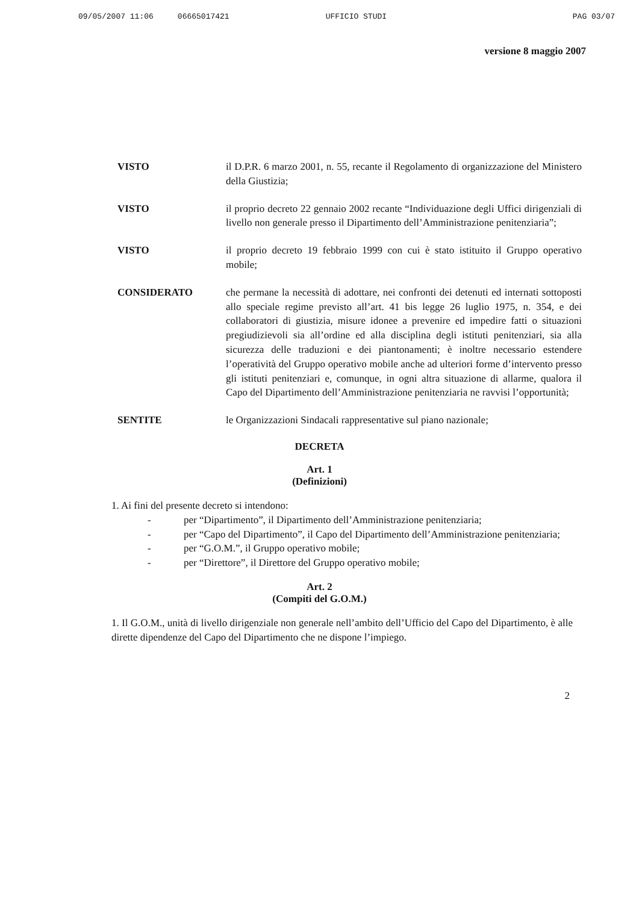09/05/2007 11:06 06665017421 UFFICIO STUDI PAG 03/07
versione 8 maggio 2007
VISTO il D.P.R. 6 marzo 2001, n. 55, recante il Regolamento di organizzazione del Ministero della Giustizia;
VISTO il proprio decreto 22 gennaio 2002 recante “Individuazione degli Uffici dirigenziali di livello non generale presso il Dipartimento dell’Amministrazione penitenziaria”;
VISTO il proprio decreto 19 febbraio 1999 con cui è stato istituito il Gruppo operativo mobile;
CONSIDERATO che permane la necessità di adottare, nei confronti dei detenuti ed internati sottoposti allo speciale regime previsto all’art. 41 bis legge 26 luglio 1975, n. 354, e dei collaboratori di giustizia, misure idonee a prevenire ed impedire fatti o situazioni pregiudizievoli sia all’ordine ed alla disciplina degli istituti penitenziari, sia alla sicurezza delle traduzioni e dei piantonamenti; è inoltre necessario estendere l’operatività del Gruppo operativo mobile anche ad ulteriori forme d’intervento presso gli istituti penitenziari e, comunque, in ogni altra situazione di allarme, qualora il Capo del Dipartimento dell’Amministrazione penitenziaria ne ravvisi l’opportunità;
SENTITE le Organizzazioni Sindacali rappresentative sul piano nazionale;
DECRETA
Art. 1
(Definizioni)
1. Ai fini del presente decreto si intendono:
- per “Dipartimento”, il Dipartimento dell’Amministrazione penitenziaria;
- per “Capo del Dipartimento”, il Capo del Dipartimento dell’Amministrazione penitenziaria;
- per “G.O.M.”, il Gruppo operativo mobile;
- per “Direttore”, il Direttore del Gruppo operativo mobile;
Art. 2
(Compiti del G.O.M.)
1. Il G.O.M., unità di livello dirigenziale non generale nell’ambito dell’Ufficio del Capo del Dipartimento, è alle dirette dipendenze del Capo del Dipartimento che ne dispone l’impiego.
2